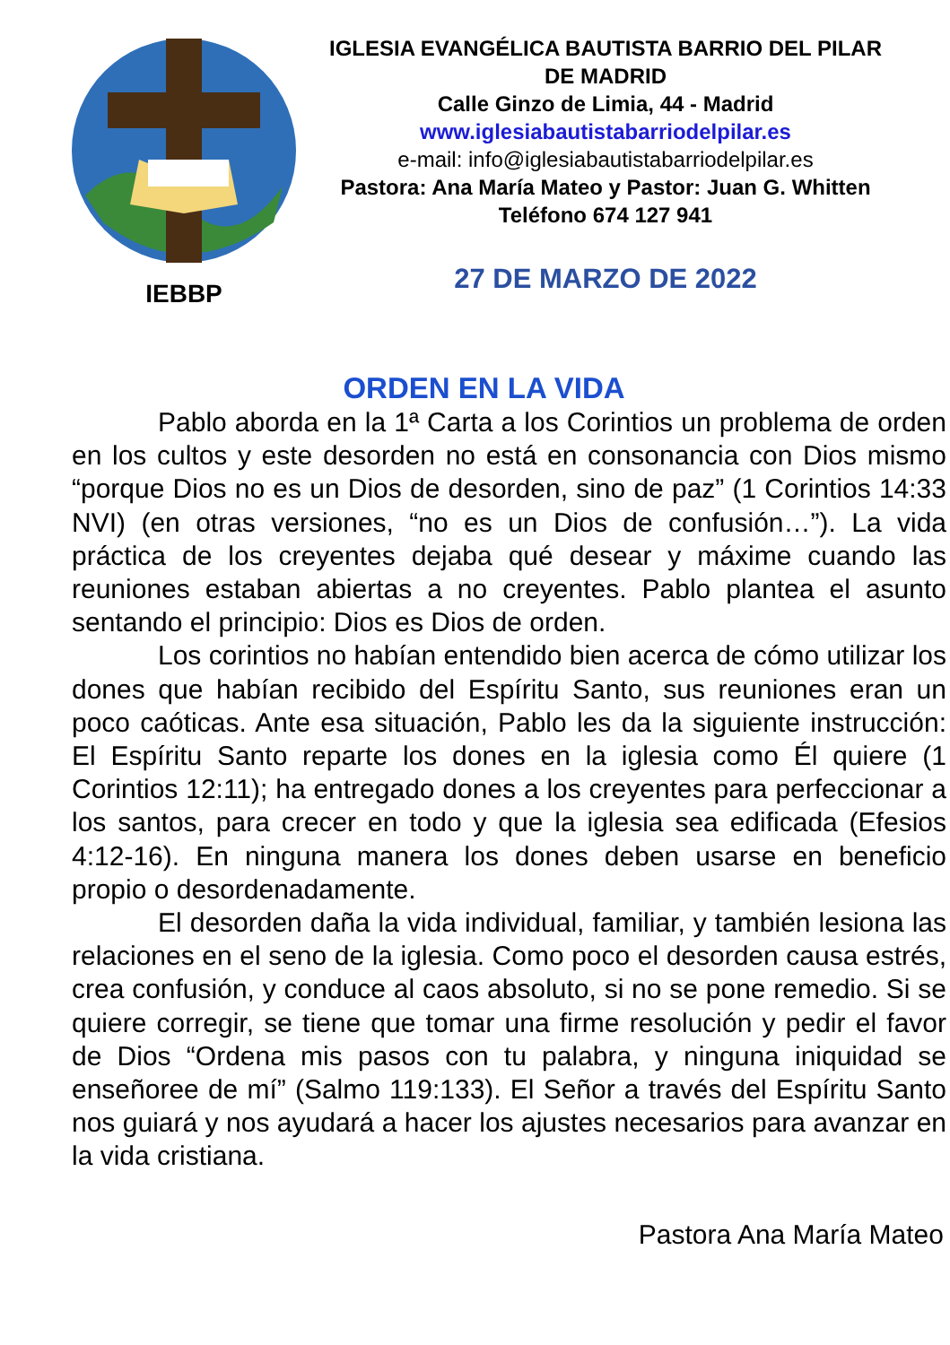IEBBP
IGLESIA EVANGÉLICA BAUTISTA BARRIO DEL PILAR DE MADRID
Calle Ginzo de Limia, 44 - Madrid
www.iglesiabautistabarriodelpilar.es
e-mail: info@iglesiabautistabarriodelpilar.es
Pastora: Ana María Mateo y Pastor: Juan G. Whitten
Teléfono 674 127 941
27 DE MARZO DE 2022
ORDEN EN LA VIDA
Pablo aborda en la 1ª Carta a los Corintios un problema de orden en los cultos y este desorden no está en consonancia con Dios mismo “porque Dios no es un Dios de desorden, sino de paz” (1 Corintios 14:33 NVI) (en otras versiones, “no es un Dios de confusión…”). La vida práctica de los creyentes dejaba qué desear y máxime cuando las reuniones estaban abiertas a no creyentes. Pablo plantea el asunto sentando el principio: Dios es Dios de orden.
Los corintios no habían entendido bien acerca de cómo utilizar los dones que habían recibido del Espíritu Santo, sus reuniones eran un poco caóticas. Ante esa situación, Pablo les da la siguiente instrucción: El Espíritu Santo reparte los dones en la iglesia como Él quiere (1 Corintios 12:11); ha entregado dones a los creyentes para perfeccionar a los santos, para crecer en todo y que la iglesia sea edificada (Efesios 4:12-16). En ninguna manera los dones deben usarse en beneficio propio o desordenadamente.
El desorden daña la vida individual, familiar, y también lesiona las relaciones en el seno de la iglesia. Como poco el desorden causa estrés, crea confusión, y conduce al caos absoluto, si no se pone remedio. Si se quiere corregir, se tiene que tomar una firme resolución y pedir el favor de Dios “Ordena mis pasos con tu palabra, y ninguna iniquidad se enseñoree de mí” (Salmo 119:133). El Señor a través del Espíritu Santo nos guiará y nos ayudará a hacer los ajustes necesarios para avanzar en la vida cristiana.
Pastora Ana María Mateo